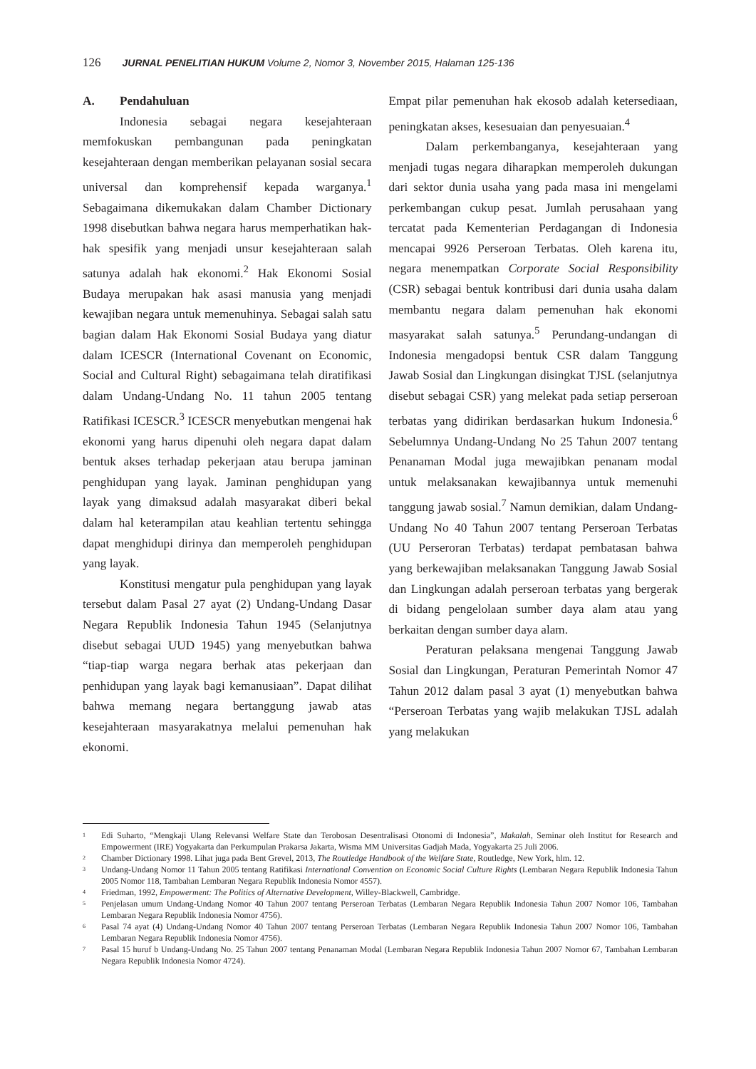126 JURNAL PENELITIAN HUKUM Volume 2, Nomor 3, November 2015, Halaman 125-136
A. Pendahuluan
Indonesia sebagai negara kesejahteraan memfokuskan pembangunan pada peningkatan kesejahteraan dengan memberikan pelayanan sosial secara universal dan komprehensif kepada warganya.<sup>1</sup> Sebagaimana dikemukakan dalam Chamber Dictionary 1998 disebutkan bahwa negara harus memperhatikan hak-hak spesifik yang menjadi unsur kesejahteraan salah satunya adalah hak ekonomi.<sup>2</sup> Hak Ekonomi Sosial Budaya merupakan hak asasi manusia yang menjadi kewajiban negara untuk memenuhinya. Sebagai salah satu bagian dalam Hak Ekonomi Sosial Budaya yang diatur dalam ICESCR (International Covenant on Economic, Social and Cultural Right) sebagaimana telah diratifikasi dalam Undang-Undang No. 11 tahun 2005 tentang Ratifikasi ICESCR.<sup>3</sup> ICESCR menyebutkan mengenai hak ekonomi yang harus dipenuhi oleh negara dapat dalam bentuk akses terhadap pekerjaan atau berupa jaminan penghidupan yang layak. Jaminan penghidupan yang layak yang dimaksud adalah masyarakat diberi bekal dalam hal keterampilan atau keahlian tertentu sehingga dapat menghidupi dirinya dan memperoleh penghidupan yang layak.
Konstitusi mengatur pula penghidupan yang layak tersebut dalam Pasal 27 ayat (2) Undang-Undang Dasar Negara Republik Indonesia Tahun 1945 (Selanjutnya disebut sebagai UUD 1945) yang menyebutkan bahwa “tiap-tiap warga negara berhak atas pekerjaan dan penhidupan yang layak bagi kemanusiaan”. Dapat dilihat bahwa memang negara bertanggung jawab atas kesejahteraan masyarakatnya melalui pemenuhan hak ekonomi.
Empat pilar pemenuhan hak ekosob adalah ketersediaan, peningkatan akses, kesesuaian dan penyesuaian.<sup>4</sup>
Dalam perkembanganya, kesejahteraan yang menjadi tugas negara diharapkan memperoleh dukungan dari sektor dunia usaha yang pada masa ini mengelami perkembangan cukup pesat. Jumlah perusahaan yang tercatat pada Kementerian Perdagangan di Indonesia mencapai 9926 Perseroan Terbatas. Oleh karena itu, negara menempatkan Corporate Social Responsibility (CSR) sebagai bentuk kontribusi dari dunia usaha dalam membantu negara dalam pemenuhan hak ekonomi masyarakat salah satunya.<sup>5</sup> Perundang-undangan di Indonesia mengadopsi bentuk CSR dalam Tanggung Jawab Sosial dan Lingkungan disingkat TJSL (selanjutnya disebut sebagai CSR) yang melekat pada setiap perseroan terbatas yang didirikan berdasarkan hukum Indonesia.<sup>6</sup> Sebelumnya Undang-Undang No 25 Tahun 2007 tentang Penanaman Modal juga mewajibkan penanam modal untuk melaksanakan kewajibannya untuk memenuhi tanggung jawab sosial.<sup>7</sup> Namun demikian, dalam Undang-Undang No 40 Tahun 2007 tentang Perseroan Terbatas (UU Perseroran Terbatas) terdapat pembatasan bahwa yang berkewajiban melaksanakan Tanggung Jawab Sosial dan Lingkungan adalah perseroan terbatas yang bergerak di bidang pengelolaan sumber daya alam atau yang berkaitan dengan sumber daya alam.
Peraturan pelaksana mengenai Tanggung Jawab Sosial dan Lingkungan, Peraturan Pemerintah Nomor 47 Tahun 2012 dalam pasal 3 ayat (1) menyebutkan bahwa “Perseroan Terbatas yang wajib melakukan TJSL adalah yang melakukan
<sup>1</sup> Edi Suharto, “Mengkaji Ulang Relevansi Welfare State dan Terobosan Desentralisasi Otonomi di Indonesia”, Makalah, Seminar oleh Institut for Research and Empowerment (IRE) Yogyakarta dan Perkumpulan Prakarsa Jakarta, Wisma MM Universitas Gadjah Mada, Yogyakarta 25 Juli 2006.
<sup>2</sup> Chamber Dictionary 1998. Lihat juga pada Bent Grevel, 2013, The Routledge Handbook of the Welfare State, Routledge, New York, hlm. 12.
<sup>3</sup> Undang-Undang Nomor 11 Tahun 2005 tentang Ratifikasi International Convention on Economic Social Culture Rights (Lembaran Negara Republik Indonesia Tahun 2005 Nomor 118, Tambahan Lembaran Negara Republik Indonesia Nomor 4557).
<sup>4</sup> Friedman, 1992, Empowerment: The Politics of Alternative Development, Willey-Blackwell, Cambridge.
<sup>5</sup> Penjelasan umum Undang-Undang Nomor 40 Tahun 2007 tentang Perseroan Terbatas (Lembaran Negara Republik Indonesia Tahun 2007 Nomor 106, Tambahan Lembaran Negara Republik Indonesia Nomor 4756).
<sup>6</sup> Pasal 74 ayat (4) Undang-Undang Nomor 40 Tahun 2007 tentang Perseroan Terbatas (Lembaran Negara Republik Indonesia Tahun 2007 Nomor 106, Tambahan Lembaran Negara Republik Indonesia Nomor 4756).
<sup>7</sup> Pasal 15 huruf b Undang-Undang No. 25 Tahun 2007 tentang Penanaman Modal (Lembaran Negara Republik Indonesia Tahun 2007 Nomor 67, Tambahan Lembaran Negara Republik Indonesia Nomor 4724).